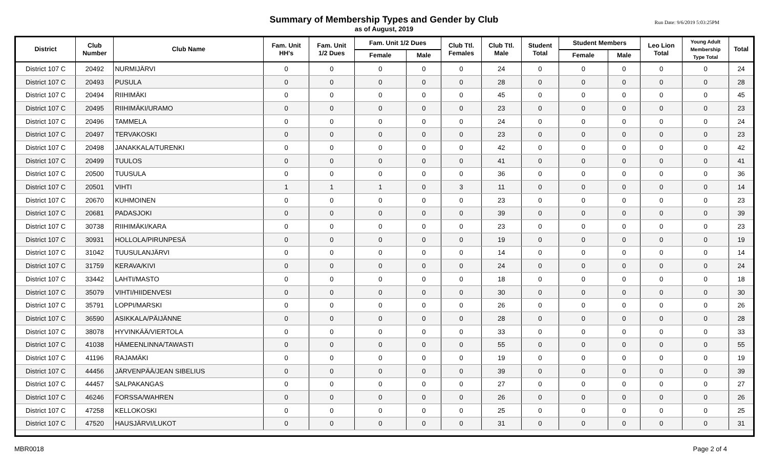Summary of Membership Types and Gender by Club
as of August, 2019
Run Date: 9/6/2019 5:03:25PM
| District | Club Number | Club Name | Fam. Unit HH's | Fam. Unit 1/2 Dues | Fam. Unit 1/2 Dues | | Club Ttl. Females | Club Ttl. Male | Student Total | Student Members | | Leo Lion Total | Young Adult Membership Type Total | Total |
| --- | --- | --- | --- | --- | --- | --- | --- | --- | --- | --- | --- | --- | --- | --- |
| | | | | | Female | Male | | | | Female | Male | | | |
| District 107 C | 20492 | NURMIJÄRVI | 0 | 0 | 0 | 0 | 0 | 24 | 0 | 0 | 0 | 0 | 0 | 24 |
| District 107 C | 20493 | PUSULA | 0 | 0 | 0 | 0 | 0 | 28 | 0 | 0 | 0 | 0 | 0 | 28 |
| District 107 C | 20494 | RIIHIMÄKI | 0 | 0 | 0 | 0 | 0 | 45 | 0 | 0 | 0 | 0 | 0 | 45 |
| District 107 C | 20495 | RIIHIMÄKI/URAMO | 0 | 0 | 0 | 0 | 0 | 23 | 0 | 0 | 0 | 0 | 0 | 23 |
| District 107 C | 20496 | TAMMELA | 0 | 0 | 0 | 0 | 0 | 24 | 0 | 0 | 0 | 0 | 0 | 24 |
| District 107 C | 20497 | TERVAKOSKI | 0 | 0 | 0 | 0 | 0 | 23 | 0 | 0 | 0 | 0 | 0 | 23 |
| District 107 C | 20498 | JANAKKALA/TURENKI | 0 | 0 | 0 | 0 | 0 | 42 | 0 | 0 | 0 | 0 | 0 | 42 |
| District 107 C | 20499 | TUULOS | 0 | 0 | 0 | 0 | 0 | 41 | 0 | 0 | 0 | 0 | 0 | 41 |
| District 107 C | 20500 | TUUSULA | 0 | 0 | 0 | 0 | 0 | 36 | 0 | 0 | 0 | 0 | 0 | 36 |
| District 107 C | 20501 | VIHTI | 1 | 1 | 1 | 0 | 3 | 11 | 0 | 0 | 0 | 0 | 0 | 14 |
| District 107 C | 20670 | KUHMOINEN | 0 | 0 | 0 | 0 | 0 | 23 | 0 | 0 | 0 | 0 | 0 | 23 |
| District 107 C | 20681 | PADASJOKI | 0 | 0 | 0 | 0 | 0 | 39 | 0 | 0 | 0 | 0 | 0 | 39 |
| District 107 C | 30738 | RIIHIMÄKI/KARA | 0 | 0 | 0 | 0 | 0 | 23 | 0 | 0 | 0 | 0 | 0 | 23 |
| District 107 C | 30931 | HOLLOLA/PIRUNPESÄ | 0 | 0 | 0 | 0 | 0 | 19 | 0 | 0 | 0 | 0 | 0 | 19 |
| District 107 C | 31042 | TUUSULANJÄRVI | 0 | 0 | 0 | 0 | 0 | 14 | 0 | 0 | 0 | 0 | 0 | 14 |
| District 107 C | 31759 | KERAVA/KIVI | 0 | 0 | 0 | 0 | 0 | 24 | 0 | 0 | 0 | 0 | 0 | 24 |
| District 107 C | 33442 | LAHTI/MASTO | 0 | 0 | 0 | 0 | 0 | 18 | 0 | 0 | 0 | 0 | 0 | 18 |
| District 107 C | 35079 | VIHTI/HIIDENVESI | 0 | 0 | 0 | 0 | 0 | 30 | 0 | 0 | 0 | 0 | 0 | 30 |
| District 107 C | 35791 | LOPPI/MARSKI | 0 | 0 | 0 | 0 | 0 | 26 | 0 | 0 | 0 | 0 | 0 | 26 |
| District 107 C | 36590 | ASIKKALA/PÄIJÄNNE | 0 | 0 | 0 | 0 | 0 | 28 | 0 | 0 | 0 | 0 | 0 | 28 |
| District 107 C | 38078 | HYVINKÄÄ/VIERTOLA | 0 | 0 | 0 | 0 | 0 | 33 | 0 | 0 | 0 | 0 | 0 | 33 |
| District 107 C | 41038 | HÄMEENLINNA/TAWASTI | 0 | 0 | 0 | 0 | 0 | 55 | 0 | 0 | 0 | 0 | 0 | 55 |
| District 107 C | 41196 | RAJAMÄKI | 0 | 0 | 0 | 0 | 0 | 19 | 0 | 0 | 0 | 0 | 0 | 19 |
| District 107 C | 44456 | JÄRVENPÄÄ/JEAN SIBELIUS | 0 | 0 | 0 | 0 | 0 | 39 | 0 | 0 | 0 | 0 | 0 | 39 |
| District 107 C | 44457 | SALPAKANGAS | 0 | 0 | 0 | 0 | 0 | 27 | 0 | 0 | 0 | 0 | 0 | 27 |
| District 107 C | 46246 | FORSSA/WAHREN | 0 | 0 | 0 | 0 | 0 | 26 | 0 | 0 | 0 | 0 | 0 | 26 |
| District 107 C | 47258 | KELLOKOSKI | 0 | 0 | 0 | 0 | 0 | 25 | 0 | 0 | 0 | 0 | 0 | 25 |
| District 107 C | 47520 | HAUSJÄRVI/LUKOT | 0 | 0 | 0 | 0 | 0 | 31 | 0 | 0 | 0 | 0 | 0 | 31 |
MBR0018 Page 2 of 4